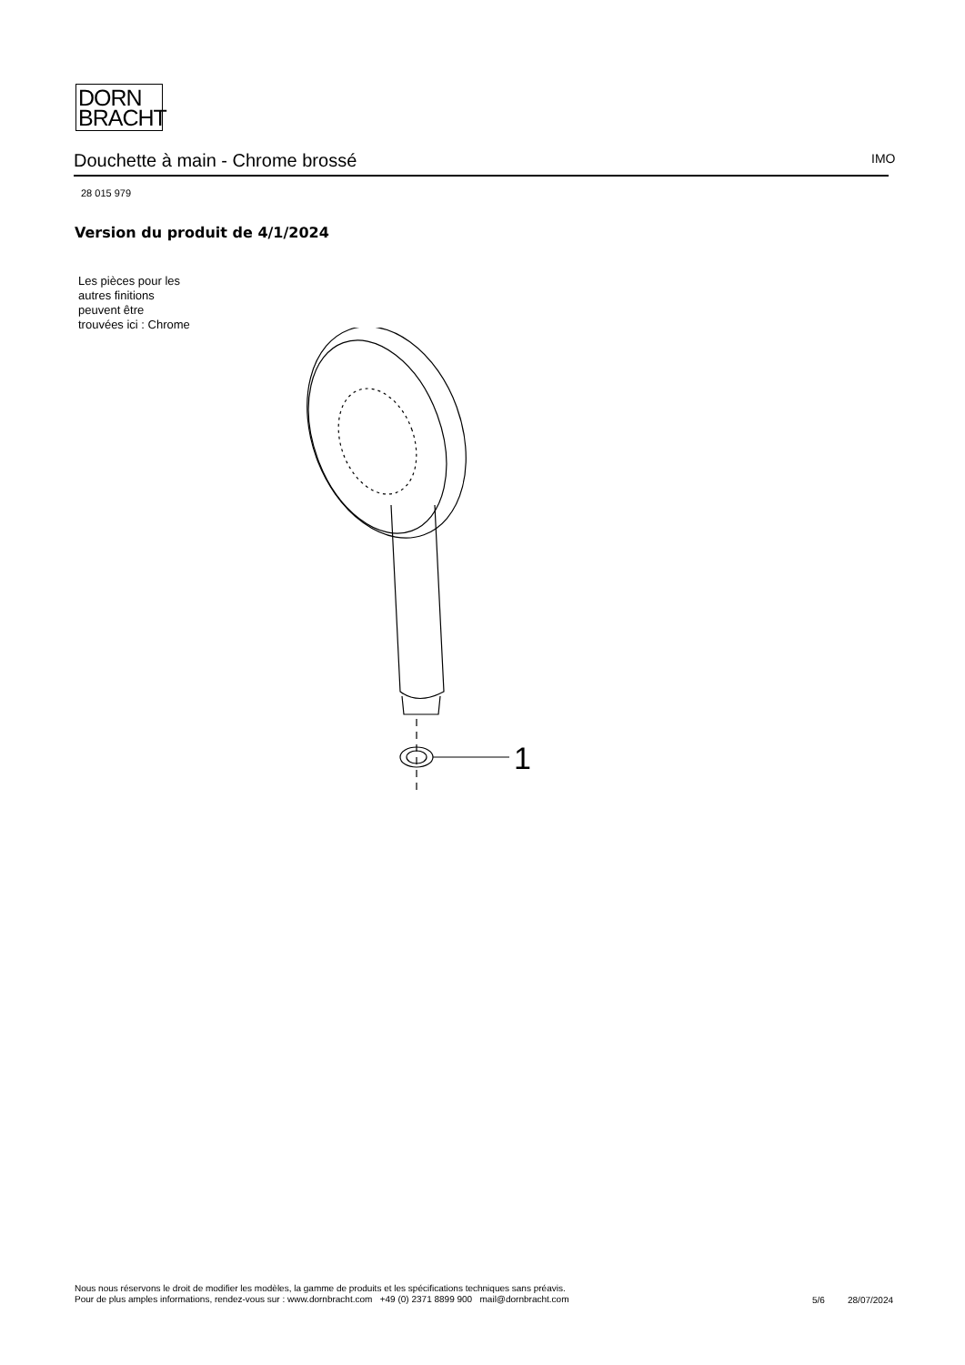DORN
BRACHT
Douchette à main - Chrome brossé IMO
28 015 979
Version du produit de 4/1/2024
Les pièces pour les
autres finitions
peuvent être
trouvées ici : Chrome
1
Nous nous réservons le droit de modifier les modèles, la gamme de produits et les spécifications techniques sans préavis.
Pour de plus amples informations, rendez-vous sur : www.dornbracht.com +49 (0) 2371 8899 900 mail@dornbracht.com
5/6 28/07/2024